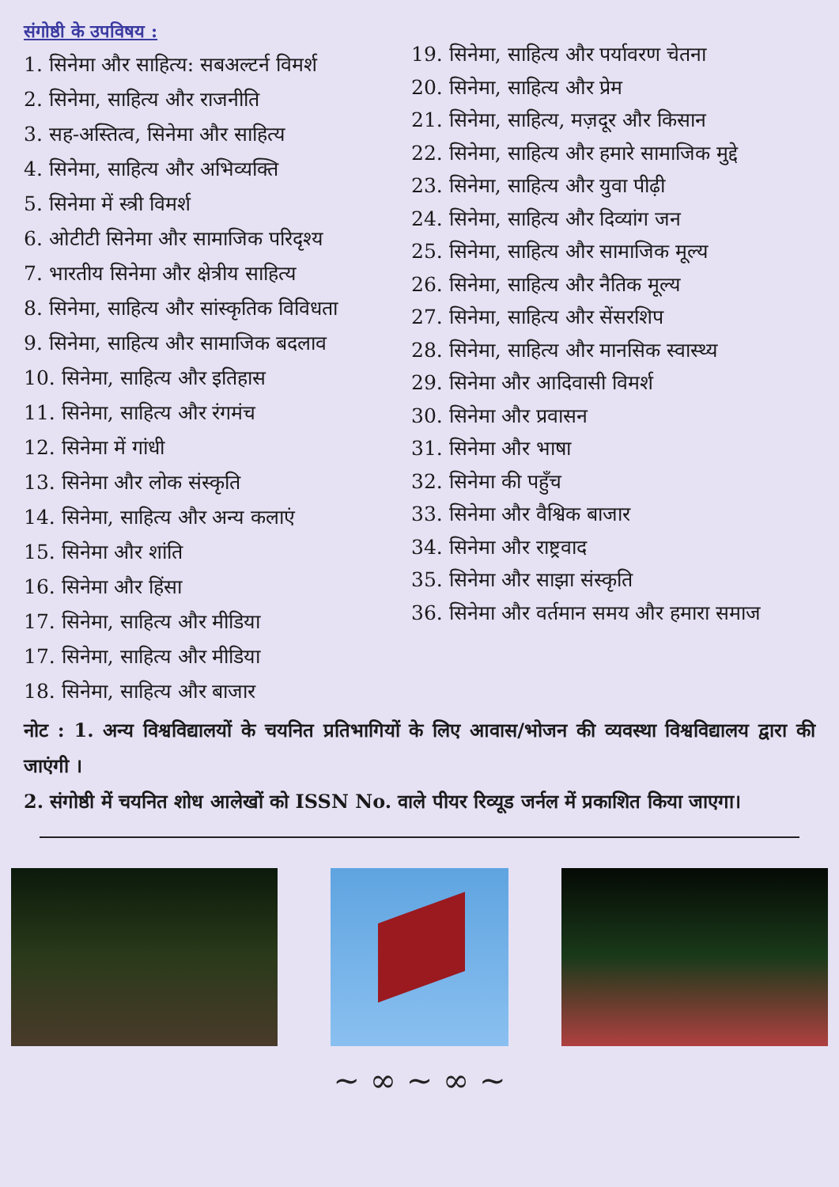संगोष्ठी के उपविषय :
1. सिनेमा और साहित्य: सबअल्टर्न विमर्श
2. सिनेमा, साहित्य और राजनीति
3. सह-अस्तित्व, सिनेमा और साहित्य
4. सिनेमा, साहित्य और अभिव्यक्ति
5. सिनेमा में स्त्री विमर्श
6. ओटीटी सिनेमा और सामाजिक परिदृश्य
7. भारतीय सिनेमा और क्षेत्रीय साहित्य
8. सिनेमा, साहित्य और सांस्कृतिक विविधता
9. सिनेमा, साहित्य और सामाजिक बदलाव
10. सिनेमा, साहित्य और इतिहास
11. सिनेमा, साहित्य और रंगमंच
12. सिनेमा में गांधी
13. सिनेमा और लोक संस्कृति
14. सिनेमा, साहित्य और अन्य कलाएं
15. सिनेमा और शांति
16. सिनेमा और हिंसा
17. सिनेमा, साहित्य और मीडिया
17. सिनेमा, साहित्य और मीडिया
18. सिनेमा, साहित्य और बाजार
19. सिनेमा, साहित्य और पर्यावरण चेतना
20. सिनेमा, साहित्य और प्रेम
21. सिनेमा, साहित्य, मज़दूर और किसान
22. सिनेमा, साहित्य और हमारे सामाजिक मुद्दे
23. सिनेमा, साहित्य और युवा पीढ़ी
24. सिनेमा, साहित्य और दिव्यांग जन
25. सिनेमा, साहित्य और सामाजिक मूल्य
26. सिनेमा, साहित्य और नैतिक मूल्य
27. सिनेमा, साहित्य और सेंसरशिप
28. सिनेमा, साहित्य और मानसिक स्वास्थ्य
29. सिनेमा और आदिवासी विमर्श
30. सिनेमा और प्रवासन
31. सिनेमा और भाषा
32. सिनेमा की पहुँच
33. सिनेमा और वैश्विक बाजार
34. सिनेमा और राष्ट्रवाद
35. सिनेमा और साझा संस्कृति
36. सिनेमा और वर्तमान समय और हमारा समाज
नोट : 1. अन्य विश्वविद्यालयों के चयनित प्रतिभागियों के लिए आवास/भोजन की व्यवस्था विश्वविद्यालय द्वारा की जाएंगी ।
2. संगोष्ठी में चयनित शोध आलेखों को ISSN No. वाले पीयर रिव्यूड जर्नल में प्रकाशित किया जाएगा।
~ ∞ ~ ∞ ~